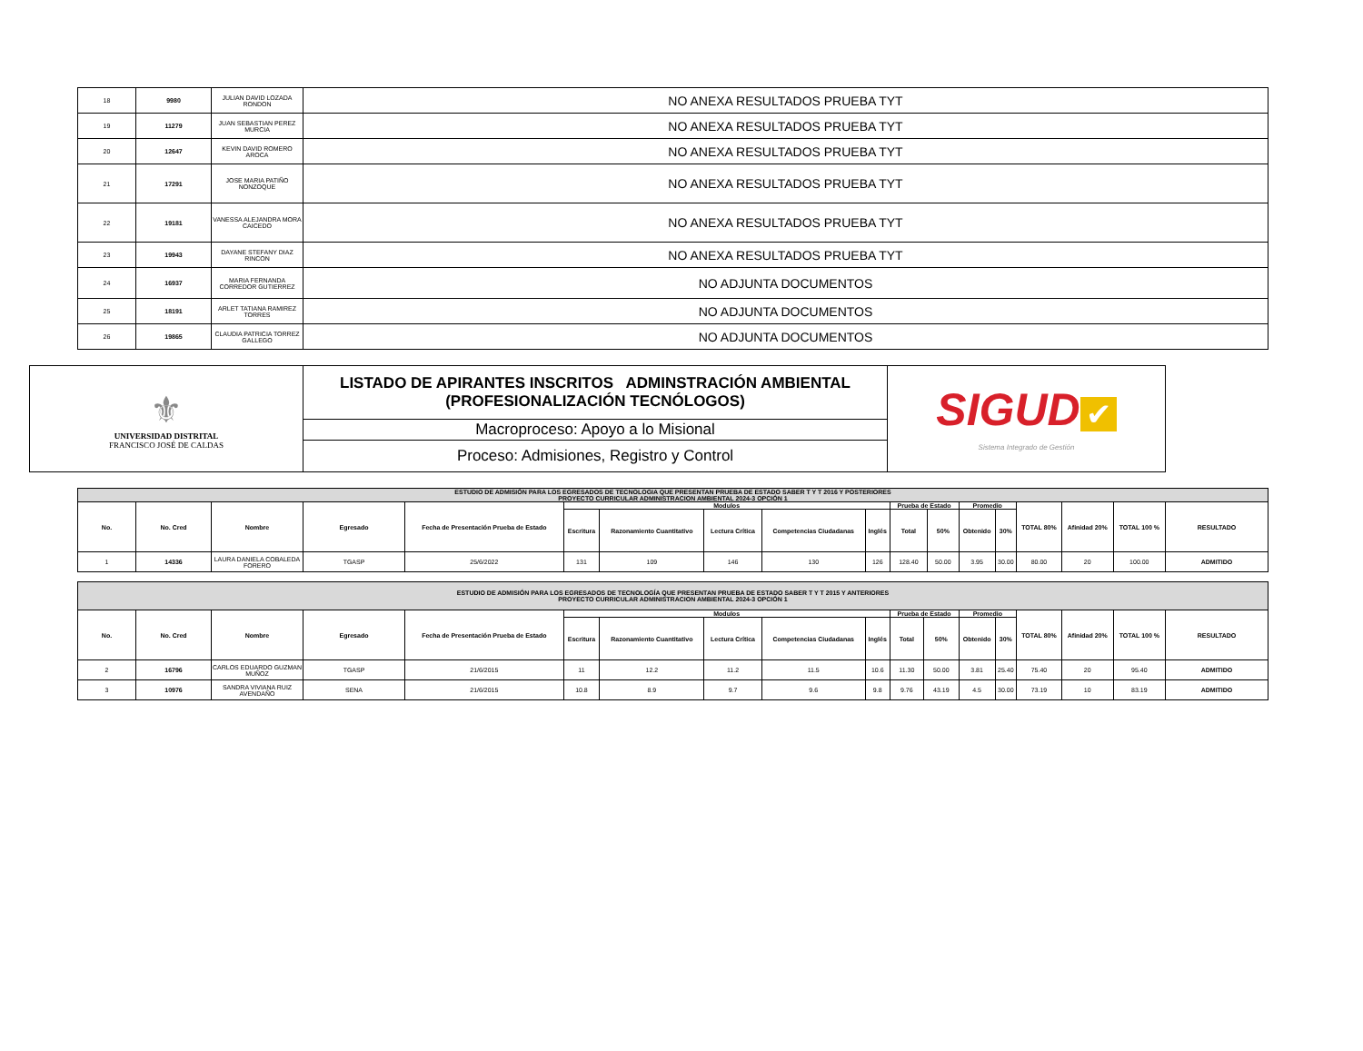| 18 | 9980 | JULIAN DAVID LOZADA RONDON | NO ANEXA RESULTADOS PRUEBA TYT |
| 19 | 11279 | JUAN SEBASTIAN PEREZ MURCIA | NO ANEXA RESULTADOS PRUEBA TYT |
| 20 | 12647 | KEVIN DAVID ROMERO AROCA | NO ANEXA RESULTADOS PRUEBA TYT |
| 21 | 17291 | JOSE MARIA PATIÑO NONZOQUE | NO ANEXA RESULTADOS PRUEBA TYT |
| 22 | 19181 | VANESSA ALEJANDRA MORA CAICEDO | NO ANEXA RESULTADOS PRUEBA TYT |
| 23 | 19943 | DAYANE STEFANY DIAZ RINCON | NO ANEXA RESULTADOS PRUEBA TYT |
| 24 | 16937 | MARIA FERNANDA CORREDOR GUTIERREZ | NO ADJUNTA DOCUMENTOS |
| 25 | 18191 | ARLET TATIANA RAMIREZ TORRES | NO ADJUNTA DOCUMENTOS |
| 26 | 19865 | CLAUDIA PATRICIA TORREZ GALLEGO | NO ADJUNTA DOCUMENTOS |
| ⚜ UNIVERSIDAD DISTRITAL FRANCISCO JOSÉ DE CALDAS | LISTADO DE APIRANTES INSCRITOS ADMINSTRACIÓN AMBIENTAL (PROFESIONALIZACIÓN TECNÓLOGOS) | SIGUD ✔ Sistema Integrado de Gestión |
| | Macroproceso: Apoyo a lo Misional | |
| | Proceso: Admisiones, Registro y Control | |
| ESTUDIO DE ADMISIÓN PARA LOS EGRESADOS DE TECNOLOGIA QUE PRESENTAN PRUEBA DE ESTADO SABER T Y T 2016 Y POSTERIORES PROYECTO CURRICULAR ADMINISTRACION AMBIENTAL 2024-3 OPCIÓN 1 | | | | | | | | | | | | | | | | | |
| --- | --- | --- | --- | --- | --- | --- | --- | --- | --- | --- | --- | --- | --- | --- | --- | --- | --- |
| No. | No. Cred | Nombre | Egresado | Fecha de Presentación Prueba de Estado | Modulos | | | | | Prueba de Estado | | Promedio | | TOTAL 80% | Afinidad 20% | TOTAL 100 % | RESULTADO |
| | | | | | Escritura | Razonamiento Cuantitativo | Lectura Crítica | Competencias Ciudadanas | Inglés | Total | 50% | Obtenido | 30% | | | | |
| 1 | 14336 | LAURA DANIELA COBALEDA FORERO | TGASP | 25/6/2022 | 131 | 109 | 146 | 130 | 126 | 128.40 | 50.00 | 3.95 | 30.00 | 80.00 | 20 | 100.00 | ADMITIDO |
| ESTUDIO DE ADMISIÓN PARA LOS EGRESADOS DE TECNOLOGÍA QUE PRESENTAN PRUEBA DE ESTADO SABER T Y T 2015 Y ANTERIORES PROYECTO CURRICULAR ADMINISTRACION AMBIENTAL 2024-3 OPCIÓN 1 | | | | | | | | | | | | | | | | | |
| --- | --- | --- | --- | --- | --- | --- | --- | --- | --- | --- | --- | --- | --- | --- | --- | --- | --- |
| No. | No. Cred | Nombre | Egresado | Fecha de Presentación Prueba de Estado | Modulos | | | | | Prueba de Estado | | Promedio | | TOTAL 80% | Afinidad 20% | TOTAL 100 % | RESULTADO |
| | | | | | Escritura | Razonamiento Cuantitativo | Lectura Crítica | Competencias Ciudadanas | Inglés | Total | 50% | Obtenido | 30% | | | | |
| 2 | 16796 | CARLOS EDUARDO GUZMAN MUÑOZ | TGASP | 21/6/2015 | 11 | 12.2 | 11.2 | 11.5 | 10.6 | 11.30 | 50.00 | 3.81 | 25.40 | 75.40 | 20 | 95.40 | ADMITIDO |
| 3 | 10976 | SANDRA VIVIANA RUIZ AVENDAÑO | SENA | 21/6/2015 | 10.8 | 8.9 | 9.7 | 9.6 | 9.8 | 9.76 | 43.19 | 4.5 | 30.00 | 73.19 | 10 | 83.19 | ADMITIDO |